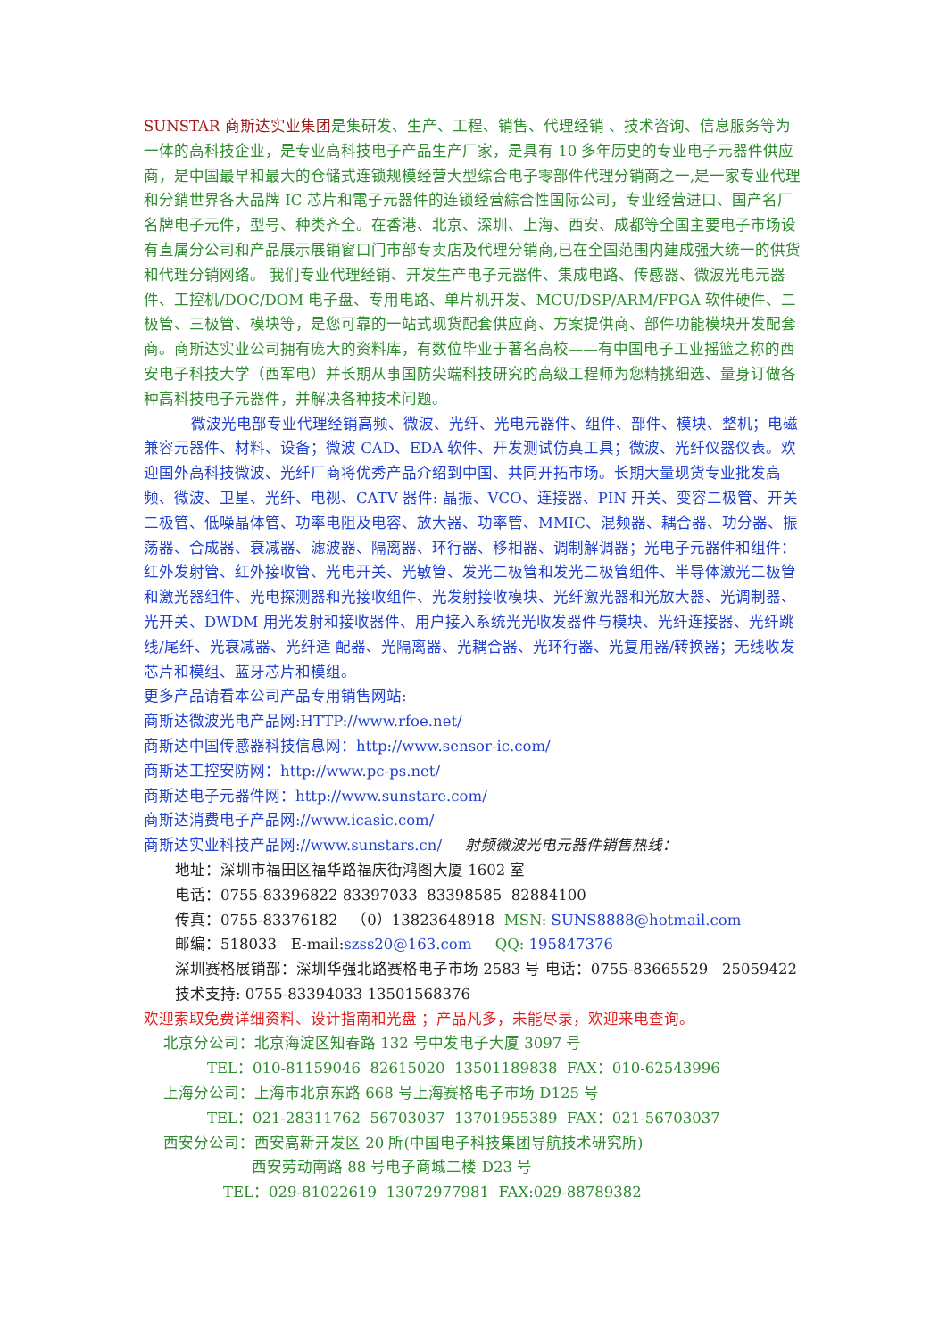SUNSTAR 商斯达实业集团是集研发、生产、工程、销售、代理经销 、技术咨询、信息服务等为一体的高科技企业，是专业高科技电子产品生产厂家，是具有 10 多年历史的专业电子元器件供应商，是中国最早和最大的仓储式连锁规模经营大型综合电子零部件代理分销商之一,是一家专业代理和分銷世界各大品牌 IC 芯片和電子元器件的连锁经营綜合性国际公司，专业经营进口、国产名厂名牌电子元件，型号、种类齐全。在香港、北京、深圳、上海、西安、成都等全国主要电子市场设有直属分公司和产品展示展销窗口门市部专卖店及代理分销商,已在全国范围内建成强大统一的供货和代理分销网络。 我们专业代理经销、开发生产电子元器件、集成电路、传感器、微波光电元器件、工控机/DOC/DOM 电子盘、专用电路、单片机开发、MCU/DSP/ARM/FPGA 软件硬件、二极管、三极管、模块等，是您可靠的一站式现货配套供应商、方案提供商、部件功能模块开发配套商。商斯达实业公司拥有庞大的资料库，有数位毕业于著名高校——有中国电子工业摇篮之称的西安电子科技大学（西军电）并长期从事国防尖端科技研究的高级工程师为您精挑细选、量身订做各种高科技电子元器件，并解决各种技术问题。
微波光电部专业代理经销高频、微波、光纤、光电元器件、组件、部件、模块、整机；电磁兼容元器件、材料、设备；微波 CAD、EDA 软件、开发测试仿真工具；微波、光纤仪器仪表。欢迎国外高科技微波、光纤厂商将优秀产品介绍到中国、共同开拓市场。长期大量现货专业批发高频、微波、卫星、光纤、电视、CATV 器件: 晶振、VCO、连接器、PIN 开关、变容二极管、开关二极管、低噪晶体管、功率电阻及电容、放大器、功率管、MMIC、混频器、耦合器、功分器、振荡器、合成器、衰减器、滤波器、隔离器、环行器、移相器、调制解调器；光电子元器件和组件：红外发射管、红外接收管、光电开关、光敏管、发光二极管和发光二极管组件、半导体激光二极管和激光器组件、光电探测器和光接收组件、光发射接收模块、光纤激光器和光放大器、光调制器、光开关、DWDM 用光发射和接收器件、用户接入系统光光收发器件与模块、光纤连接器、光纤跳线/尾纤、光衰减器、光纤适 配器、光隔离器、光耦合器、光环行器、光复用器/转换器；无线收发芯片和模组、蓝牙芯片和模组。
更多产品请看本公司产品专用销售网站:
商斯达微波光电产品网:HTTP://www.rfoe.net/
商斯达中国传感器科技信息网：http://www.sensor-ic.com/
商斯达工控安防网：http://www.pc-ps.net/
商斯达电子元器件网：http://www.sunstare.com/
商斯达消费电子产品网://www.icasic.com/
商斯达实业科技产品网://www.sunstars.cn/ 射频微波光电元器件销售热线：
地址：深圳市福田区福华路福庆街鸿图大厦 1602 室
电话：0755-83396822 83397033 83398585 82884100
传真：0755-83376182 （0）13823648918 MSN: SUNS8888@hotmail.com
邮编：518033 E-mail:szss20@163.com QQ: 195847376
深圳赛格展销部：深圳华强北路赛格电子市场 2583 号 电话：0755-83665529 25059422
技术支持: 0755-83394033 13501568376
欢迎索取免费详细资料、设计指南和光盘 ；产品凡多，未能尽录，欢迎来电查询。
北京分公司：北京海淀区知春路 132 号中发电子大厦 3097 号
TEL：010-81159046 82615020 13501189838 FAX：010-62543996
上海分公司：上海市北京东路 668 号上海赛格电子市场 D125 号
TEL：021-28311762 56703037 13701955389 FAX：021-56703037
西安分公司：西安高新开发区 20 所(中国电子科技集团导航技术研究所)
西安劳动南路 88 号电子商城二楼 D23 号
TEL：029-81022619 13072977981 FAX:029-88789382